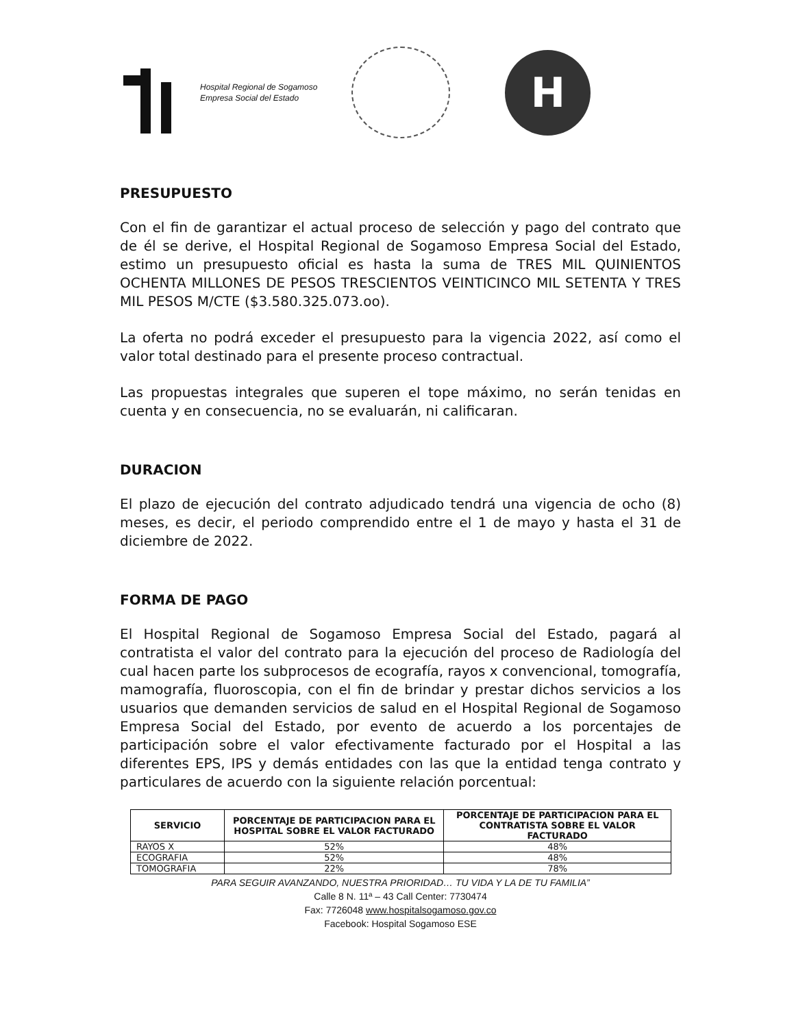Hospital Regional de Sogamoso
Empresa Social del Estado
H
PRESUPUESTO
Con el fin de garantizar el actual proceso de selección y pago del contrato que de él se derive, el Hospital Regional de Sogamoso Empresa Social del Estado, estimo un presupuesto oficial es hasta la suma de TRES MIL QUINIENTOS OCHENTA MILLONES DE PESOS TRESCIENTOS VEINTICINCO MIL SETENTA Y TRES MIL PESOS M/CTE ($3.580.325.073.oo).
La oferta no podrá exceder el presupuesto para la vigencia 2022, así como el valor total destinado para el presente proceso contractual.
Las propuestas integrales que superen el tope máximo, no serán tenidas en cuenta y en consecuencia, no se evaluarán, ni calificaran.
DURACION
El plazo de ejecución del contrato adjudicado tendrá una vigencia de ocho (8) meses, es decir, el periodo comprendido entre el 1 de mayo y hasta el 31 de diciembre de 2022.
FORMA DE PAGO
El Hospital Regional de Sogamoso Empresa Social del Estado, pagará al contratista el valor del contrato para la ejecución del proceso de Radiología del cual hacen parte los subprocesos de ecografía, rayos x convencional, tomografía, mamografía, fluoroscopia, con el fin de brindar y prestar dichos servicios a los usuarios que demanden servicios de salud en el Hospital Regional de Sogamoso Empresa Social del Estado, por evento de acuerdo a los porcentajes de participación sobre el valor efectivamente facturado por el Hospital a las diferentes EPS, IPS y demás entidades con las que la entidad tenga contrato y particulares de acuerdo con la siguiente relación porcentual:
| SERVICIO | PORCENTAJE DE PARTICIPACION PARA EL HOSPITAL SOBRE EL VALOR FACTURADO | PORCENTAJE DE PARTICIPACION PARA EL CONTRATISTA SOBRE EL VALOR FACTURADO |
| --- | --- | --- |
| RAYOS X | 52% | 48% |
| ECOGRAFIA | 52% | 48% |
| TOMOGRAFIA | 22% | 78% |
PARA SEGUIR AVANZANDO, NUESTRA PRIORIDAD… TU VIDA Y LA DE TU FAMILIA”
Calle 8 N. 11ª – 43 Call Center: 7730474
Fax: 7726048 www.hospitalsogamoso.gov.co
Facebook: Hospital Sogamoso ESE